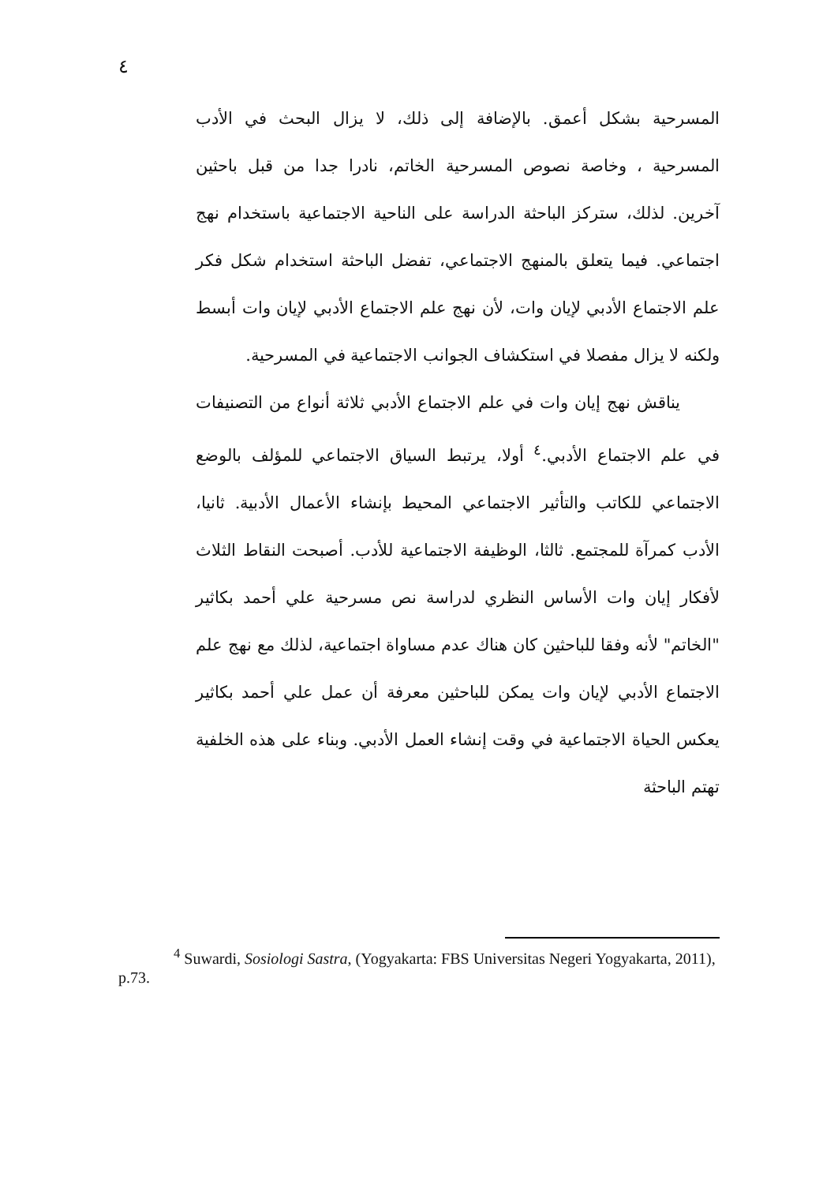٤
المسرحية بشكل أعمق. بالإضافة إلى ذلك، لا يزال البحث في الأدب المسرحية ، وخاصة نصوص المسرحية الخاتم، نادرا جدا من قبل باحثين آخرين. لذلك، ستركز الباحثة الدراسة على الناحية الاجتماعية باستخدام نهج اجتماعي. فيما يتعلق بالمنهج الاجتماعي، تفضل الباحثة استخدام شكل فكر علم الاجتماع الأدبي لإيان وات، لأن نهج علم الاجتماع الأدبي لإيان وات أبسط ولكنه لا يزال مفصلا في استكشاف الجوانب الاجتماعية في المسرحية.
يناقش نهج إيان وات في علم الاجتماع الأدبي ثلاثة أنواع من التصنيفات في علم الاجتماع الأدبي.<sup>٤</sup> أولا، يرتبط السياق الاجتماعي للمؤلف بالوضع الاجتماعي للكاتب والتأثير الاجتماعي المحيط بإنشاء الأعمال الأدبية. ثانيا، الأدب كمرآة للمجتمع. ثالثا، الوظيفة الاجتماعية للأدب. أصبحت النقاط الثلاث لأفكار إيان وات الأساس النظري لدراسة نص مسرحية علي أحمد بكاثير "الخاتم" لأنه وفقا للباحثين كان هناك عدم مساواة اجتماعية، لذلك مع نهج علم الاجتماع الأدبي لإيان وات يمكن للباحثين معرفة أن عمل علي أحمد بكاثير يعكس الحياة الاجتماعية في وقت إنشاء العمل الأدبي. وبناء على هذه الخلفية تهتم الباحثة
<sup>4</sup> Suwardi, Sosiologi Sastra, (Yogyakarta: FBS Universitas Negeri Yogyakarta, 2011), p.73.